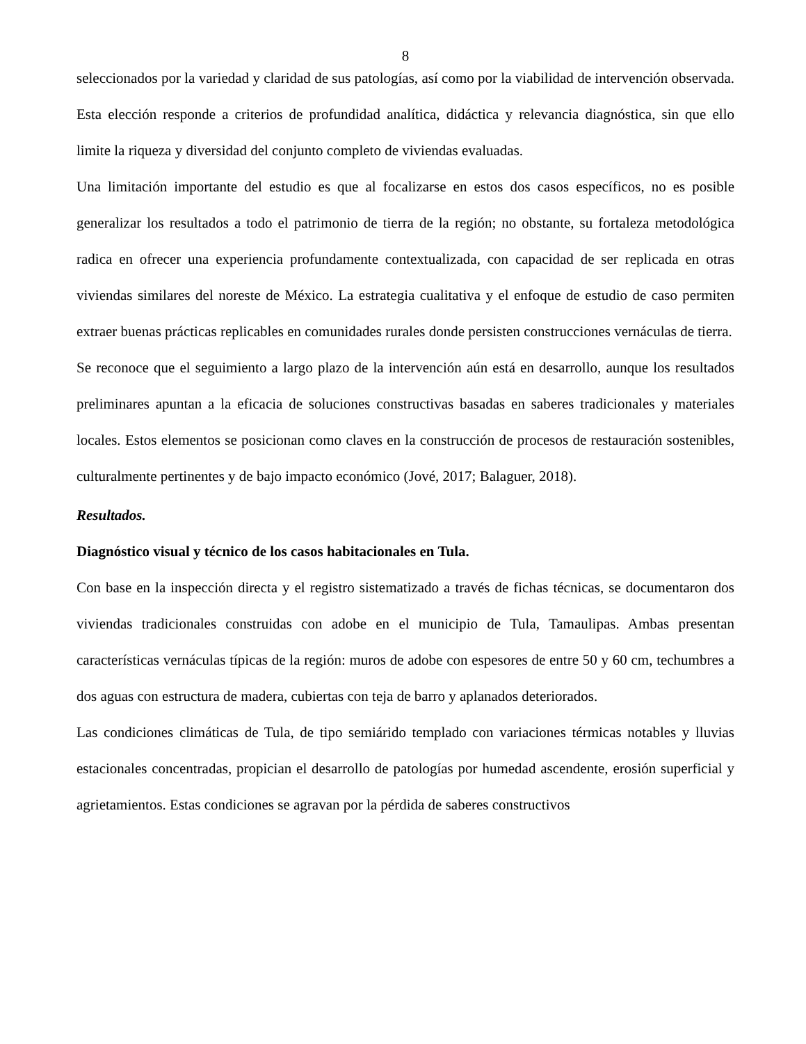8
seleccionados por la variedad y claridad de sus patologías, así como por la viabilidad de intervención observada. Esta elección responde a criterios de profundidad analítica, didáctica y relevancia diagnóstica, sin que ello limite la riqueza y diversidad del conjunto completo de viviendas evaluadas.
Una limitación importante del estudio es que al focalizarse en estos dos casos específicos, no es posible generalizar los resultados a todo el patrimonio de tierra de la región; no obstante, su fortaleza metodológica radica en ofrecer una experiencia profundamente contextualizada, con capacidad de ser replicada en otras viviendas similares del noreste de México. La estrategia cualitativa y el enfoque de estudio de caso permiten extraer buenas prácticas replicables en comunidades rurales donde persisten construcciones vernáculas de tierra.
Se reconoce que el seguimiento a largo plazo de la intervención aún está en desarrollo, aunque los resultados preliminares apuntan a la eficacia de soluciones constructivas basadas en saberes tradicionales y materiales locales. Estos elementos se posicionan como claves en la construcción de procesos de restauración sostenibles, culturalmente pertinentes y de bajo impacto económico (Jové, 2017; Balaguer, 2018).
Resultados.
Diagnóstico visual y técnico de los casos habitacionales en Tula.
Con base en la inspección directa y el registro sistematizado a través de fichas técnicas, se documentaron dos viviendas tradicionales construidas con adobe en el municipio de Tula, Tamaulipas. Ambas presentan características vernáculas típicas de la región: muros de adobe con espesores de entre 50 y 60 cm, techumbres a dos aguas con estructura de madera, cubiertas con teja de barro y aplanados deteriorados.
Las condiciones climáticas de Tula, de tipo semiárido templado con variaciones térmicas notables y lluvias estacionales concentradas, propician el desarrollo de patologías por humedad ascendente, erosión superficial y agrietamientos. Estas condiciones se agravan por la pérdida de saberes constructivos